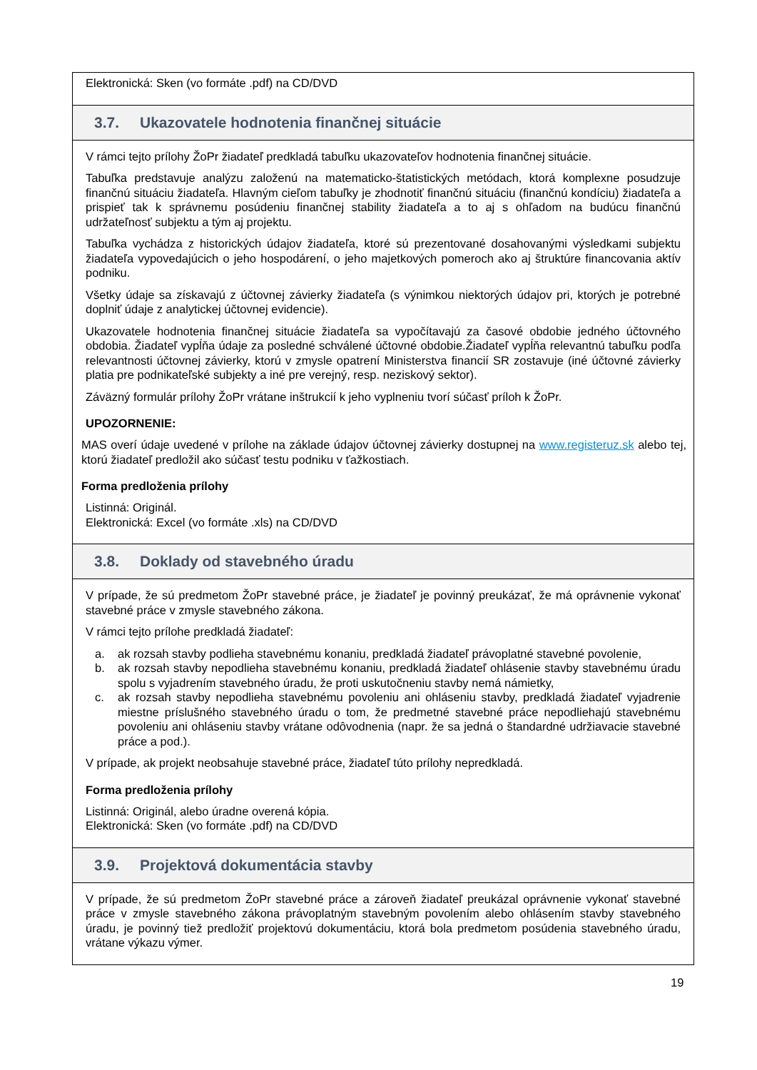Elektronická: Sken (vo formáte .pdf) na CD/DVD
3.7. Ukazovatele hodnotenia finančnej situácie
V rámci tejto prílohy ŽoPr žiadateľ predkladá tabuľku ukazovateľov hodnotenia finančnej situácie.
Tabuľka predstavuje analýzu založenú na matematicko-štatistických metódach, ktorá komplexne posudzuje finančnú situáciu žiadateľa. Hlavným cieľom tabuľky je zhodnotiť finančnú situáciu (finančnú kondíciu) žiadateľa a prispieť tak k správnemu posúdeniu finančnej stability žiadateľa a to aj s ohľadom na budúcu finančnú udržateľnosť subjektu a tým aj projektu.
Tabuľka vychádza z historických údajov žiadateľa, ktoré sú prezentované dosahovanými výsledkami subjektu žiadateľa vypovedajúcich o jeho hospodárení, o jeho majetkových pomeroch ako aj štruktúre financovania aktív podniku.
Všetky údaje sa získavajú z účtovnej závierky žiadateľa (s výnimkou niektorých údajov pri, ktorých je potrebné doplniť údaje z analytickej účtovnej evidencie).
Ukazovatele hodnotenia finančnej situácie žiadateľa sa vypočítavajú za časové obdobie jedného účtovného obdobia. Žiadateľ vypĺňa údaje za posledné schválené účtovné obdobie.Žiadateľ vypĺňa relevantnú tabuľku podľa relevantnosti účtovnej závierky, ktorú v zmysle opatrení Ministerstva financií SR zostavuje (iné účtovné závierky platia pre podnikateľské subjekty a iné pre verejný, resp. neziskový sektor).
Záväzný formulár prílohy ŽoPr vrátane inštrukcií k jeho vyplneniu tvorí súčasť príloh k ŽoPr.
UPOZORNENIE:
MAS overí údaje uvedené v prílohe na základe údajov účtovnej závierky dostupnej na www.registeruz.sk alebo tej, ktorú žiadateľ predložil ako súčasť testu podniku v ťažkostiach.
Forma predloženia prílohy
Listinná: Originál.
Elektronická: Excel (vo formáte .xls) na CD/DVD
3.8. Doklady od stavebného úradu
V prípade, že sú predmetom ŽoPr stavebné práce, je žiadateľ je povinný preukázať, že má oprávnenie vykonať stavebné práce v zmysle stavebného zákona.
V rámci tejto prílohe predkladá žiadateľ:
a. ak rozsah stavby podlieha stavebnému konaniu, predkladá žiadateľ právoplatné stavebné povolenie,
b. ak rozsah stavby nepodlieha stavebnému konaniu, predkladá žiadateľ ohlásenie stavby stavebnému úradu spolu s vyjadrením stavebného úradu, že proti uskutočneniu stavby nemá námietky,
c. ak rozsah stavby nepodlieha stavebnému povoleniu ani ohláseniu stavby, predkladá žiadateľ vyjadrenie miestne príslušného stavebného úradu o tom, že predmetné stavebné práce nepodliehajú stavebnému povoleniu ani ohláseniu stavby vrátane odôvodnenia (napr. že sa jedná o štandardné udržiavacie stavebné práce a pod.).
V prípade, ak projekt neobsahuje stavebné práce, žiadateľ túto prílohy nepredkladá.
Forma predloženia prílohy
Listinná: Originál, alebo úradne overená kópia.
Elektronická: Sken (vo formáte .pdf) na CD/DVD
3.9. Projektová dokumentácia stavby
V prípade, že sú predmetom ŽoPr stavebné práce a zároveň žiadateľ preukázal oprávnenie vykonať stavebné práce v zmysle stavebného zákona právoplatným stavebným povolením alebo ohlásením stavby stavebného úradu, je povinný tiež predložiť projektovú dokumentáciu, ktorá bola predmetom posúdenia stavebného úradu, vrátane výkazu výmer.
19